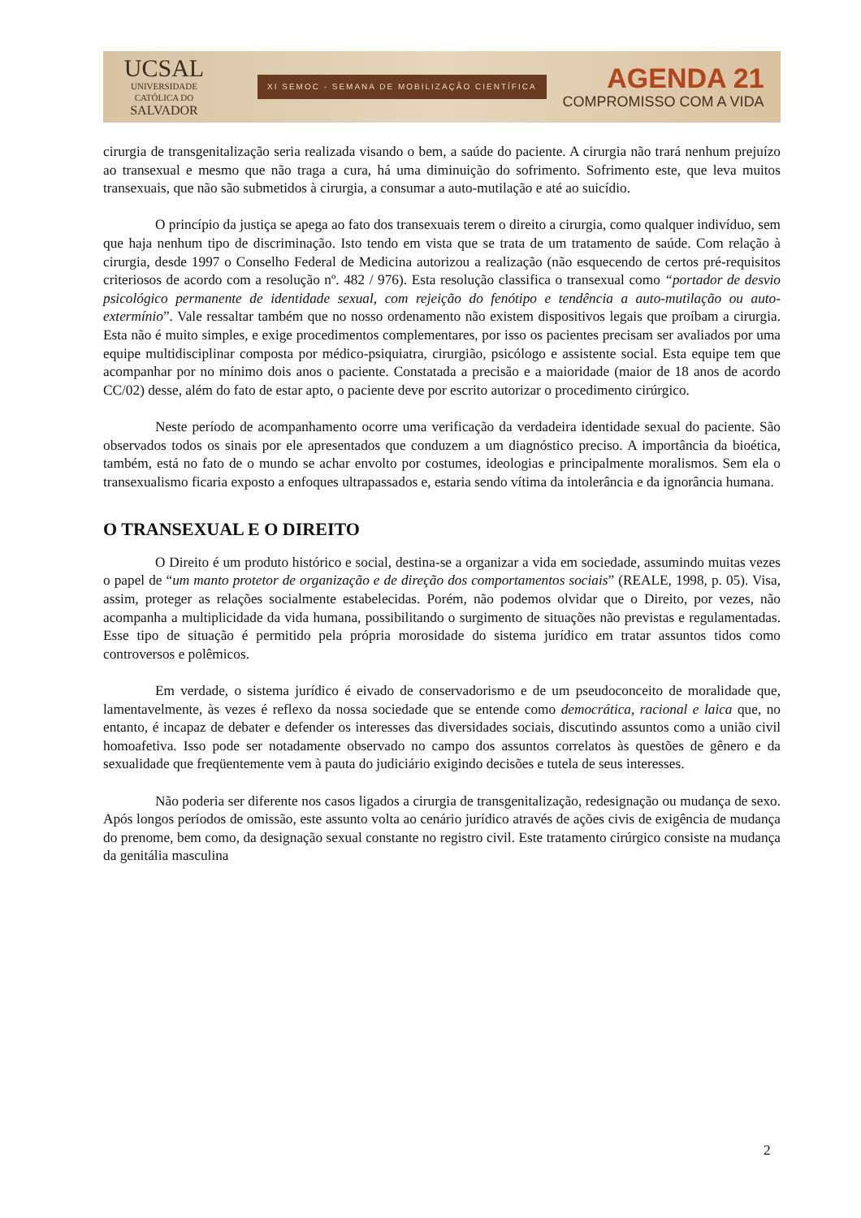UCSAL
UNIVERSIDADE
CATÓLICA DO
SALVADOR
XI SEMOC - SEMANA DE MOBILIZAÇÃO CIENTÍFICA
AGENDA 21
COMPROMISSO COM A VIDA
cirurgia de transgenitalização seria realizada visando o bem, a saúde do paciente. A cirurgia não trará nenhum prejuízo ao transexual e mesmo que não traga a cura, há uma diminuição do sofrimento. Sofrimento este, que leva muitos transexuais, que não são submetidos à cirurgia, a consumar a auto-mutilação e até ao suicídio.
O princípio da justiça se apega ao fato dos transexuais terem o direito a cirurgia, como qualquer indivíduo, sem que haja nenhum tipo de discriminação. Isto tendo em vista que se trata de um tratamento de saúde. Com relação à cirurgia, desde 1997 o Conselho Federal de Medicina autorizou a realização (não esquecendo de certos pré-requisitos criteriosos de acordo com a resolução nº. 482 / 976). Esta resolução classifica o transexual como “portador de desvio psicológico permanente de identidade sexual, com rejeição do fenótipo e tendência a auto-mutilação ou auto-extermínio”. Vale ressaltar também que no nosso ordenamento não existem dispositivos legais que proíbam a cirurgia. Esta não é muito simples, e exige procedimentos complementares, por isso os pacientes precisam ser avaliados por uma equipe multidisciplinar composta por médico-psiquiatra, cirurgião, psicólogo e assistente social. Esta equipe tem que acompanhar por no mínimo dois anos o paciente. Constatada a precisão e a maioridade (maior de 18 anos de acordo CC/02) desse, além do fato de estar apto, o paciente deve por escrito autorizar o procedimento cirúrgico.
Neste período de acompanhamento ocorre uma verificação da verdadeira identidade sexual do paciente. São observados todos os sinais por ele apresentados que conduzem a um diagnóstico preciso. A importância da bioética, também, está no fato de o mundo se achar envolto por costumes, ideologias e principalmente moralismos. Sem ela o transexualismo ficaria exposto a enfoques ultrapassados e, estaria sendo vítima da intolerância e da ignorância humana.
O TRANSEXUAL E O DIREITO
O Direito é um produto histórico e social, destina-se a organizar a vida em sociedade, assumindo muitas vezes o papel de “um manto protetor de organização e de direção dos comportamentos sociais” (REALE, 1998, p. 05). Visa, assim, proteger as relações socialmente estabelecidas. Porém, não podemos olvidar que o Direito, por vezes, não acompanha a multiplicidade da vida humana, possibilitando o surgimento de situações não previstas e regulamentadas. Esse tipo de situação é permitido pela própria morosidade do sistema jurídico em tratar assuntos tidos como controversos e polêmicos.
Em verdade, o sistema jurídico é eivado de conservadorismo e de um pseudoconceito de moralidade que, lamentavelmente, às vezes é reflexo da nossa sociedade que se entende como democrática, racional e laica que, no entanto, é incapaz de debater e defender os interesses das diversidades sociais, discutindo assuntos como a união civil homoafetiva. Isso pode ser notadamente observado no campo dos assuntos correlatos às questões de gênero e da sexualidade que freqüentemente vem à pauta do judiciário exigindo decisões e tutela de seus interesses.
Não poderia ser diferente nos casos ligados a cirurgia de transgenitalização, redesignação ou mudança de sexo. Após longos períodos de omissão, este assunto volta ao cenário jurídico através de ações civis de exigência de mudança do prenome, bem como, da designação sexual constante no registro civil. Este tratamento cirúrgico consiste na mudança da genitália masculina
2